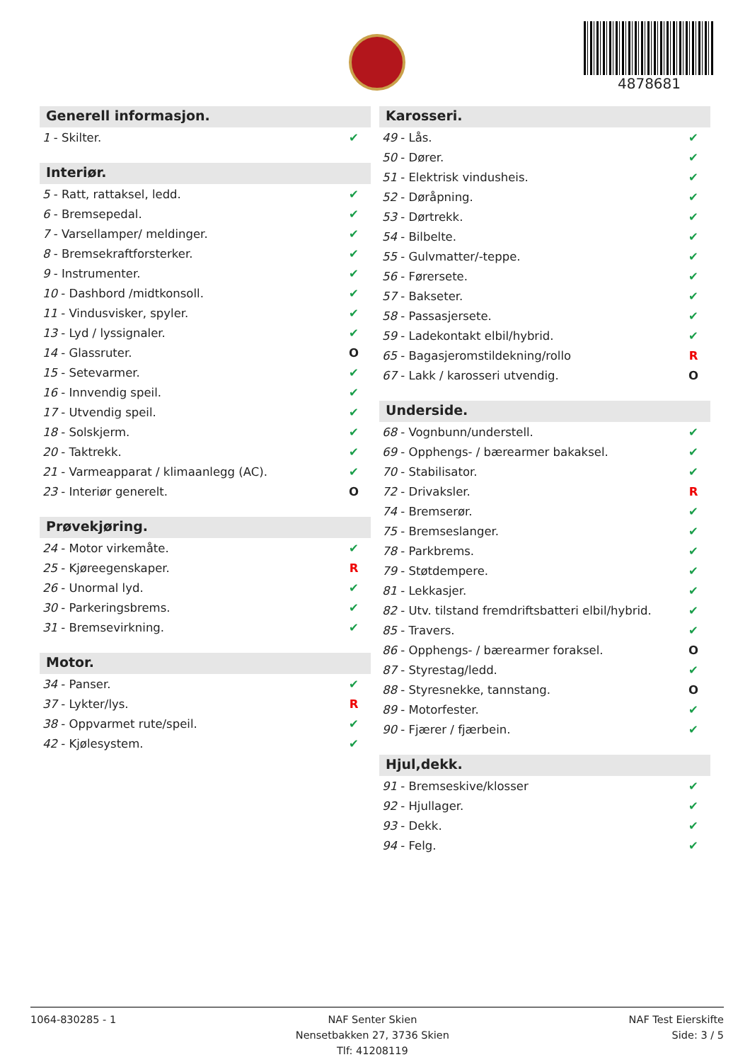4878681
Generell informasjon.
| 1 - Skilter. | ✔ |
Interiør.
| 5 - Ratt, rattaksel, ledd. | ✔ |
| 6 - Bremsepedal. | ✔ |
| 7 - Varsellamper/ meldinger. | ✔ |
| 8 - Bremsekraftforsterker. | ✔ |
| 9 - Instrumenter. | ✔ |
| 10 - Dashbord /midtkonsoll. | ✔ |
| 11 - Vindusvisker, spyler. | ✔ |
| 13 - Lyd / lyssignaler. | ✔ |
| 14 - Glassruter. | O |
| 15 - Setevarmer. | ✔ |
| 16 - Innvendig speil. | ✔ |
| 17 - Utvendig speil. | ✔ |
| 18 - Solskjerm. | ✔ |
| 20 - Taktrekk. | ✔ |
| 21 - Varmeapparat / klimaanlegg (AC). | ✔ |
| 23 - Interiør generelt. | O |
Prøvekjøring.
| 24 - Motor virkemåte. | ✔ |
| 25 - Kjøreegenskaper. | R |
| 26 - Unormal lyd. | ✔ |
| 30 - Parkeringsbrems. | ✔ |
| 31 - Bremsevirkning. | ✔ |
Motor.
| 34 - Panser. | ✔ |
| 37 - Lykter/lys. | R |
| 38 - Oppvarmet rute/speil. | ✔ |
| 42 - Kjølesystem. | ✔ |
Karosseri.
| 49 - Lås. | ✔ |
| 50 - Dører. | ✔ |
| 51 - Elektrisk vindusheis. | ✔ |
| 52 - Døråpning. | ✔ |
| 53 - Dørtrekk. | ✔ |
| 54 - Bilbelte. | ✔ |
| 55 - Gulvmatter/-teppe. | ✔ |
| 56 - Førersete. | ✔ |
| 57 - Bakseter. | ✔ |
| 58 - Passasjersete. | ✔ |
| 59 - Ladekontakt elbil/hybrid. | ✔ |
| 65 - Bagasjeromstildekning/rollo | R |
| 67 - Lakk / karosseri utvendig. | O |
Underside.
| 68 - Vognbunn/understell. | ✔ |
| 69 - Opphengs- / bærearmer bakaksel. | ✔ |
| 70 - Stabilisator. | ✔ |
| 72 - Drivaksler. | R |
| 74 - Bremserør. | ✔ |
| 75 - Bremseslanger. | ✔ |
| 78 - Parkbrems. | ✔ |
| 79 - Støtdempere. | ✔ |
| 81 - Lekkasjer. | ✔ |
| 82 - Utv. tilstand fremdriftsbatteri elbil/hybrid. | ✔ |
| 85 - Travers. | ✔ |
| 86 - Opphengs- / bærearmer foraksel. | O |
| 87 - Styrestag/ledd. | ✔ |
| 88 - Styresnekke, tannstang. | O |
| 89 - Motorfester. | ✔ |
| 90 - Fjærer / fjærbein. | ✔ |
Hjul,dekk.
| 91 - Bremseskive/klosser | ✔ |
| 92 - Hjullager. | ✔ |
| 93 - Dekk. | ✔ |
| 94 - Felg. | ✔ |
1064-830285 - 1 NAF Senter Skien
Nensetbakken 27, 3736 Skien
Tlf: 41208119
NAF Test Eierskifte
Side: 3 / 5